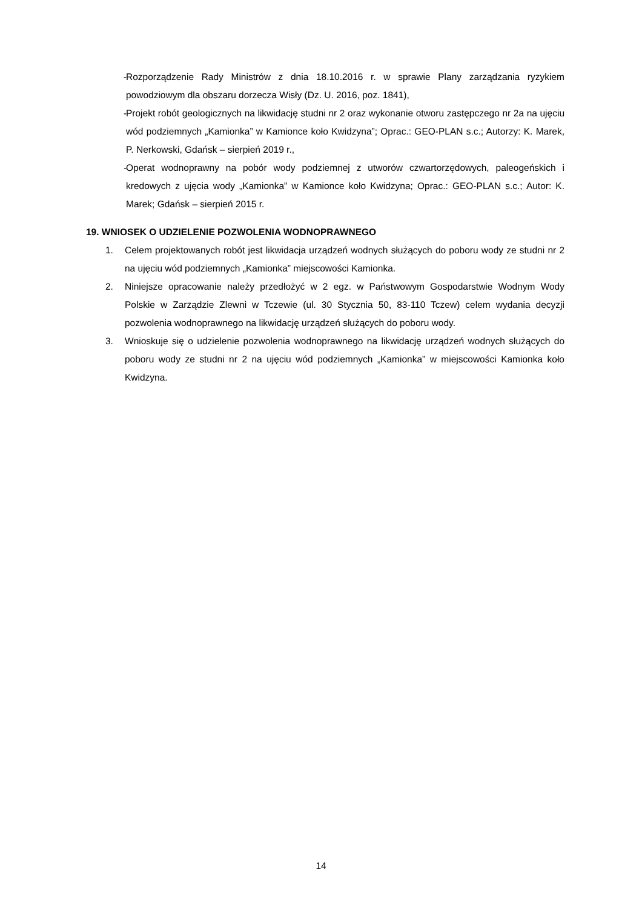- Rozporządzenie Rady Ministrów z dnia 18.10.2016 r. w sprawie Plany zarządzania ryzykiem powodziowym dla obszaru dorzecza Wisły (Dz. U. 2016, poz. 1841),
- Projekt robót geologicznych na likwidację studni nr 2 oraz wykonanie otworu zastępczego nr 2a na ujęciu wód podziemnych „Kamionka” w Kamionce koło Kwidzyna”; Oprac.: GEO-PLAN s.c.; Autorzy: K. Marek, P. Nerkowski, Gdańsk – sierpień 2019 r.,
- Operat wodnoprawny na pobór wody podziemnej z utworów czwartorzędowych, paleogeńskich i kredowych z ujęcia wody „Kamionka” w Kamionce koło Kwidzyna; Oprac.: GEO-PLAN s.c.; Autor: K. Marek; Gdańsk – sierpień 2015 r.
19. WNIOSEK O UDZIELENIE POZWOLENIA WODNOPRAWNEGO
1. Celem projektowanych robót jest likwidacja urządzeń wodnych służących do poboru wody ze studni nr 2 na ujęciu wód podziemnych „Kamionka” miejscowości Kamionka.
2. Niniejsze opracowanie należy przedłożyć w 2 egz. w Państwowym Gospodarstwie Wodnym Wody Polskie w Zarządzie Zlewni w Tczewie (ul. 30 Stycznia 50, 83-110 Tczew) celem wydania decyzji pozwolenia wodnoprawnego na likwidację urządzeń służących do poboru wody.
3. Wnioskuje się o udzielenie pozwolenia wodnoprawnego na likwidację urządzeń wodnych służących do poboru wody ze studni nr 2 na ujęciu wód podziemnych „Kamionka” w miejscowości Kamionka koło Kwidzyna.
14